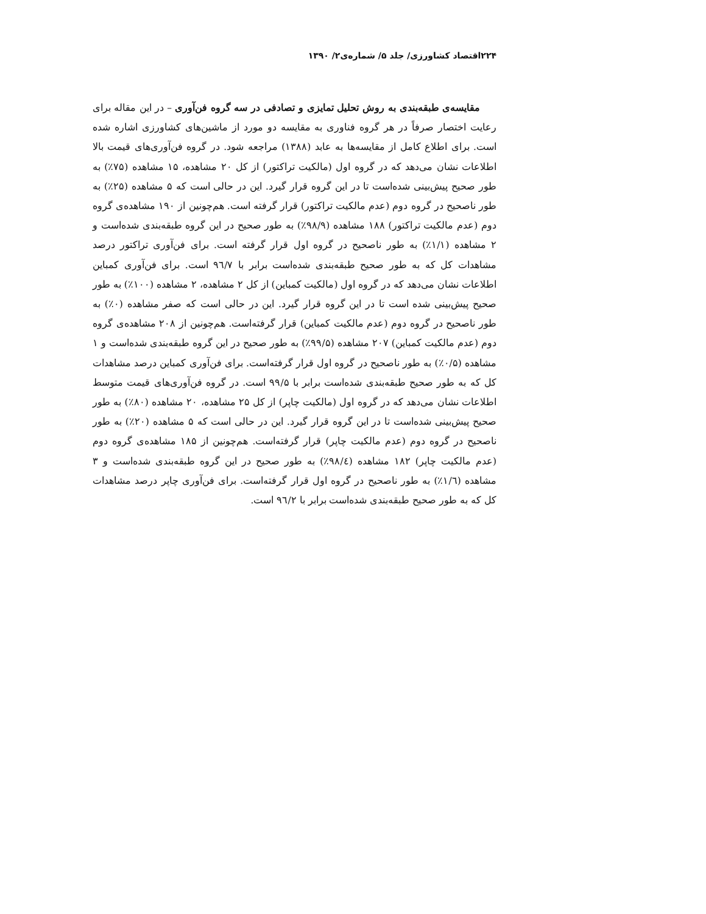۲۲۴اقتصاد کشاورزی/ جلد ۵/ شماره‌ی۲/ ۱۳۹۰
مقایسه‌ی طبقه‌بندی به روش تحلیل تمایزی و تصادفی در سه گروه فن‌آوری – در این مقاله برای رعایت اختصار صرفاً در هر گروه فناوری به مقایسه دو مورد از ماشین‌های کشاورزی اشاره شده است. برای اطلاع کامل از مقایسه‌ها به عابد (۱۳۸۸) مراجعه شود. در گروه فن‌آوری‌های قیمت بالا اطلاعات نشان می‌دهد که در گروه اول (مالکیت تراکتور) از کل ۲۰ مشاهده، ۱۵ مشاهده (۷۵٪) به طور صحیح پیش‌بینی شده‌است تا در این گروه قرار گیرد. این در حالی است که ۵ مشاهده (۲۵٪) به طور ناصحیح در گروه دوم (عدم مالکیت تراکتور) قرار گرفته است. هم‌چونین از ۱۹۰ مشاهده‌ی گروه دوم (عدم مالکیت تراکتور) ۱۸۸ مشاهده (۹۸/۹٪) به طور صحیح در این گروه طبقه‌بندی شده‌است و ۲ مشاهده (۱/۱٪) به طور ناصحیح در گروه اول قرار گرفته است. برای فن‌آوری تراکتور درصد مشاهدات کل که به طور صحیح طبقه‌بندی شده‌است برابر با ۹٦/۷ است. برای فن‌آوری کمباین اطلاعات نشان می‌دهد که در گروه اول (مالکیت کمباین) از کل ۲ مشاهده، ۲ مشاهده (۱۰۰٪) به طور صحیح پیش‌بینی شده است تا در این گروه قرار گیرد. این در حالی است که صفر مشاهده (۰٪) به طور ناصحیح در گروه دوم (عدم مالکیت کمباین) قرار گرفته‌است. هم‌چونین از ۲۰۸ مشاهده‌ی گروه دوم (عدم مالکیت کمباین) ۲۰۷ مشاهده (۹۹/۵٪) به طور صحیح در این گروه طبقه‌بندی شده‌است و ۱ مشاهده (۰/۵٪) به طور ناصحیح در گروه اول قرار گرفته‌است. برای فن‌آوری کمباین درصد مشاهدات کل که به طور صحیح طبقه‌بندی شده‌است برابر با ۹۹/۵ است. در گروه فن‌آوری‌های قیمت متوسط اطلاعات نشان می‌دهد که در گروه اول (مالکیت چاپر) از کل ۲۵ مشاهده، ۲۰ مشاهده (۸۰٪) به طور صحیح پیش‌بینی شده‌است تا در این گروه قرار گیرد. این در حالی است که ۵ مشاهده (۲۰٪) به طور ناصحیح در گروه دوم (عدم مالکیت چاپر) قرار گرفته‌است. هم‌چونین از ۱۸۵ مشاهده‌ی گروه دوم (عدم مالکیت چاپر) ۱۸۲ مشاهده (۹۸/٤٪) به طور صحیح در این گروه طبقه‌بندی شده‌است و ۳ مشاهده (۱/٦٪) به طور ناصحیح در گروه اول قرار گرفته‌است. برای فن‌آوری چاپر درصد مشاهدات کل که به طور صحیح طبقه‌بندی شده‌است برابر با ۹٦/۲ است.